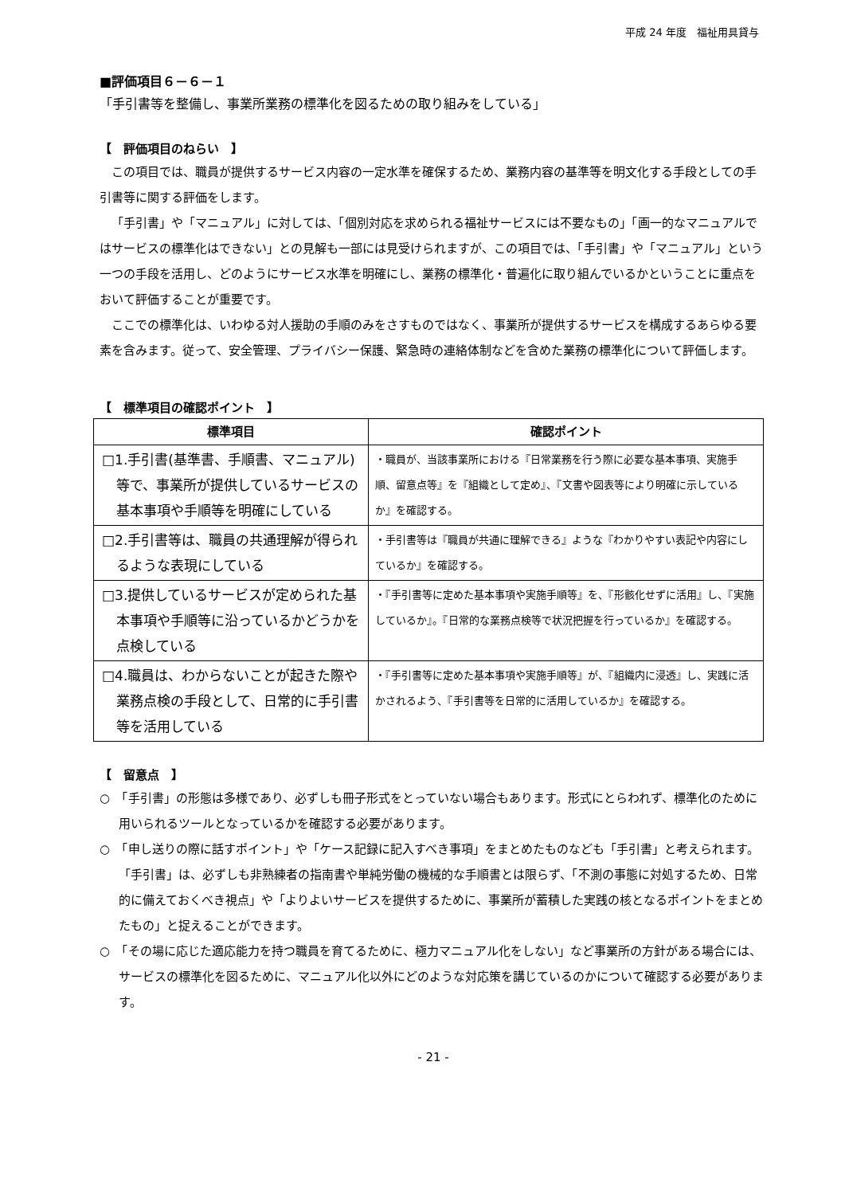平成 24 年度　福祉用具貸与
■評価項目６－６－１
「手引書等を整備し、事業所業務の標準化を図るための取り組みをしている」
【　評価項目のねらい　】
この項目では、職員が提供するサービス内容の一定水準を確保するため、業務内容の基準等を明文化する手段としての手引書等に関する評価をします。
「手引書」や「マニュアル」に対しては、「個別対応を求められる福祉サービスには不要なもの」「画一的なマニュアルではサービスの標準化はできない」との見解も一部には見受けられますが、この項目では、「手引書」や「マニュアル」という一つの手段を活用し、どのようにサービス水準を明確にし、業務の標準化・普遍化に取り組んでいるかということに重点をおいて評価することが重要です。
ここでの標準化は、いわゆる対人援助の手順のみをさすものではなく、事業所が提供するサービスを構成するあらゆる要素を含みます。従って、安全管理、プライバシー保護、緊急時の連絡体制などを含めた業務の標準化について評価します。
【　標準項目の確認ポイント　】
| 標準項目 | 確認ポイント |
| --- | --- |
| □1.手引書(基準書、手順書、マニュアル)等で、事業所が提供しているサービスの基本事項や手順等を明確にしている | ・職員が、当該事業所における『日常業務を行う際に必要な基本事項、実施手順、留意点等』を『組織として定め』、『文書や図表等により明確に示しているか』を確認する。 |
| □2.手引書等は、職員の共通理解が得られるような表現にしている | ・手引書等は『職員が共通に理解できる』ような『わかりやすい表記や内容にしているか』を確認する。 |
| □3.提供しているサービスが定められた基本事項や手順等に沿っているかどうかを点検している | ・『手引書等に定めた基本事項や実施手順等』を、『形骸化せずに活用』し、『実施しているか』。『日常的な業務点検等で状況把握を行っているか』を確認する。 |
| □4.職員は、わからないことが起きた際や業務点検の手段として、日常的に手引書等を活用している | ・『手引書等に定めた基本事項や実施手順等』が、『組織内に浸透』し、実践に活かされるよう、『手引書等を日常的に活用しているか』を確認する。 |
【　留意点　】
○　「手引書」の形態は多様であり、必ずしも冊子形式をとっていない場合もあります。形式にとらわれず、標準化のために用いられるツールとなっているかを確認する必要があります。
○　「申し送りの際に話すポイント」や「ケース記録に記入すべき事項」をまとめたものなども「手引書」と考えられます。「手引書」は、必ずしも非熟練者の指南書や単純労働の機械的な手順書とは限らず、「不測の事態に対処するため、日常的に備えておくべき視点」や「よりよいサービスを提供するために、事業所が蓄積した実践の核となるポイントをまとめたもの」と捉えることができます。
○　「その場に応じた適応能力を持つ職員を育てるために、極力マニュアル化をしない」など事業所の方針がある場合には、サービスの標準化を図るために、マニュアル化以外にどのような対応策を講じているのかについて確認する必要があります。
- 21 -